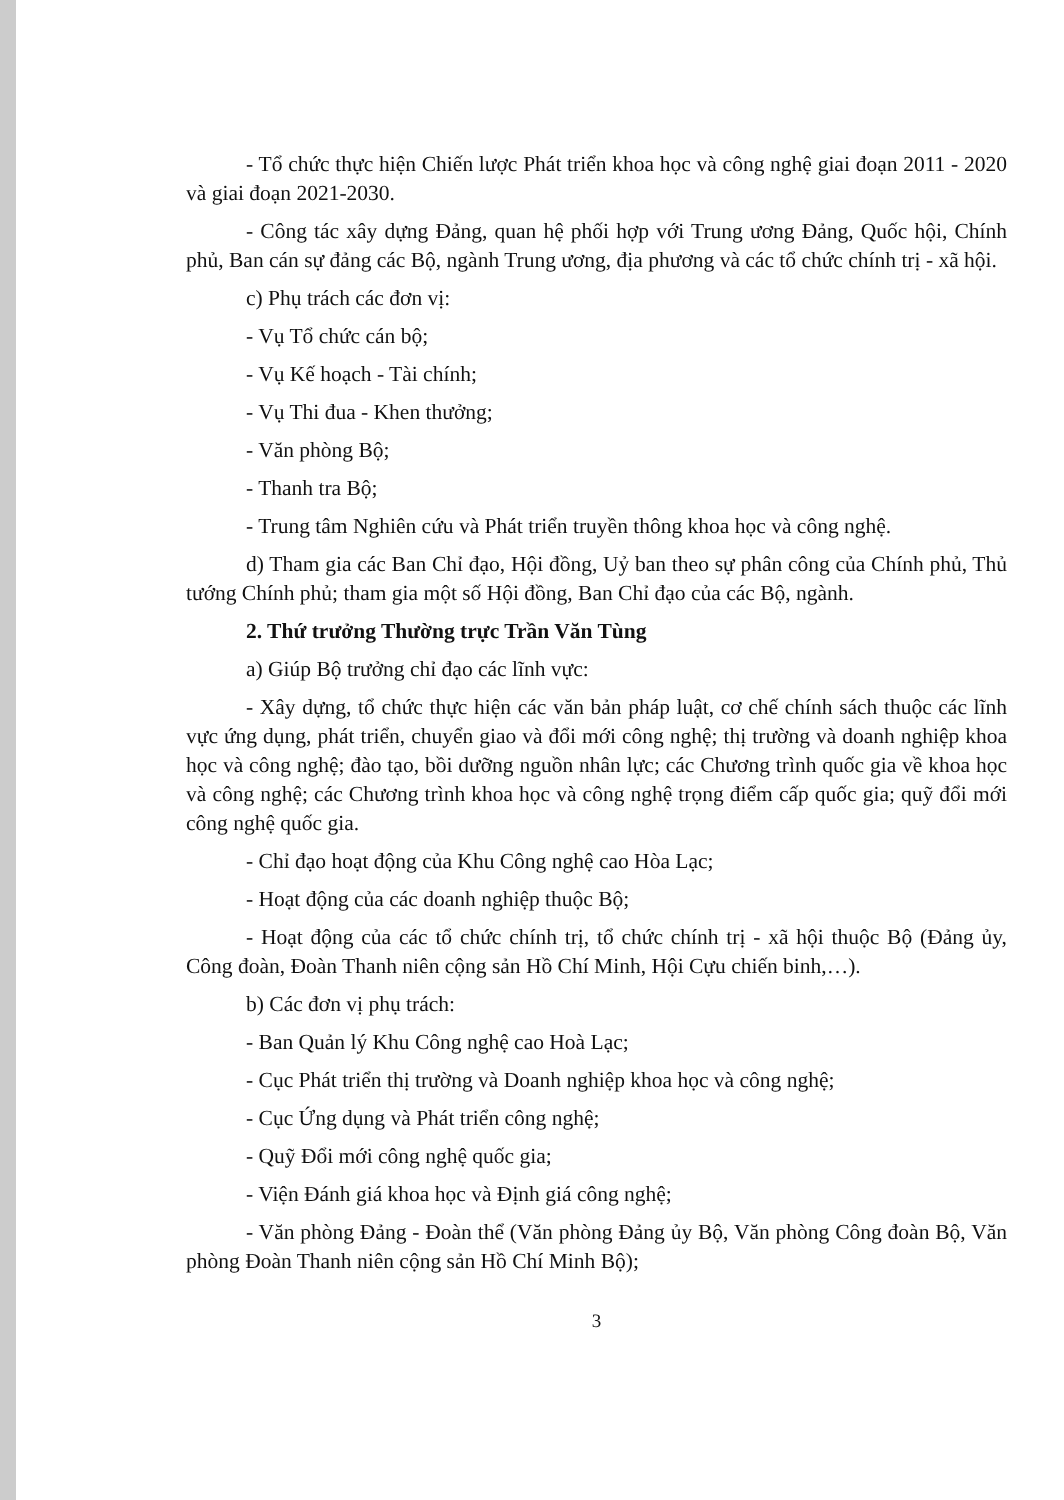- Tổ chức thực hiện Chiến lược Phát triển khoa học và công nghệ giai đoạn 2011 - 2020 và giai đoạn 2021-2030.
- Công tác xây dựng Đảng, quan hệ phối hợp với Trung ương Đảng, Quốc hội, Chính phủ, Ban cán sự đảng các Bộ, ngành Trung ương, địa phương và các tổ chức chính trị - xã hội.
c) Phụ trách các đơn vị:
- Vụ Tổ chức cán bộ;
- Vụ Kế hoạch - Tài chính;
- Vụ Thi đua - Khen thưởng;
- Văn phòng Bộ;
- Thanh tra Bộ;
- Trung tâm Nghiên cứu và Phát triển truyền thông khoa học và công nghệ.
d) Tham gia các Ban Chỉ đạo, Hội đồng, Uỷ ban theo sự phân công của Chính phủ, Thủ tướng Chính phủ; tham gia một số Hội đồng, Ban Chỉ đạo của các Bộ, ngành.
2. Thứ trưởng Thường trực Trần Văn Tùng
a) Giúp Bộ trưởng chỉ đạo các lĩnh vực:
- Xây dựng, tổ chức thực hiện các văn bản pháp luật, cơ chế chính sách thuộc các lĩnh vực ứng dụng, phát triển, chuyển giao và đổi mới công nghệ; thị trường và doanh nghiệp khoa học và công nghệ; đào tạo, bồi dưỡng nguồn nhân lực; các Chương trình quốc gia về khoa học và công nghệ; các Chương trình khoa học và công nghệ trọng điểm cấp quốc gia; quỹ đổi mới công nghệ quốc gia.
- Chỉ đạo hoạt động của Khu Công nghệ cao Hòa Lạc;
- Hoạt động của các doanh nghiệp thuộc Bộ;
- Hoạt động của các tổ chức chính trị, tổ chức chính trị - xã hội thuộc Bộ (Đảng ủy, Công đoàn, Đoàn Thanh niên cộng sản Hồ Chí Minh, Hội Cựu chiến binh,…).
b) Các đơn vị phụ trách:
- Ban Quản lý Khu Công nghệ cao Hoà Lạc;
- Cục Phát triển thị trường và Doanh nghiệp khoa học và công nghệ;
- Cục Ứng dụng và Phát triển công nghệ;
- Quỹ Đổi mới công nghệ quốc gia;
- Viện Đánh giá khoa học và Định giá công nghệ;
- Văn phòng Đảng - Đoàn thể (Văn phòng Đảng ủy Bộ, Văn phòng Công đoàn Bộ, Văn phòng Đoàn Thanh niên cộng sản Hồ Chí Minh Bộ);
3